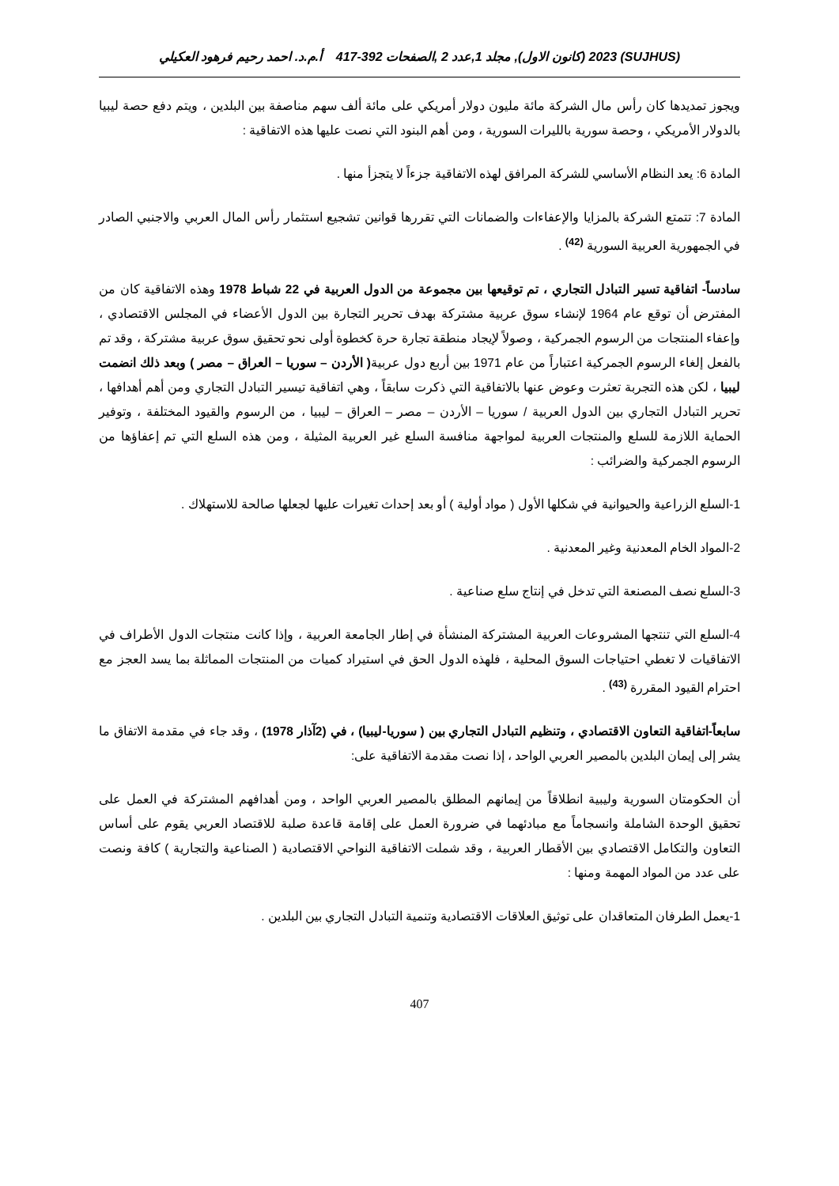(SUJHUS) 2023 (كانون الاول), مجلد 1,عدد 2 ,الصفحات 392-417 أ.م.د. احمد رحيم فرهود العكيلي
ويجوز تمديدها كان رأس مال الشركة مائة مليون دولار أمريكي على مائة ألف سهم مناصفة بين البلدين ، ويتم دفع حصة ليبيا بالدولار الأمريكي ، وحصة سورية بالليرات السورية ، ومن أهم البنود التي نصت عليها هذه الاتفاقية :
المادة 6: يعد النظام الأساسي للشركة المرافق لهذه الاتفاقية جزءاً لا يتجزأ منها .
المادة 7: تتمتع الشركة بالمزايا والإعفاءات والضمانات التي تقررها قوانين تشجيع استثمار رأس المال العربي والاجنبي الصادر في الجمهورية العربية السورية <sup>(42)</sup> .
سادساً- اتفاقية تسير التبادل التجاري ، تم توقيعها بين مجموعة من الدول العربية في 22 شباط 1978 وهذه الاتفاقية كان من المفترض أن توقع عام 1964 لإنشاء سوق عربية مشتركة بهدف تحرير التجارة بين الدول الأعضاء في المجلس الاقتصادي ، وإعفاء المنتجات من الرسوم الجمركية ، وصولاً لإيجاد منطقة تجارة حرة كخطوة أولى نحو تحقيق سوق عربية مشتركة ، وقد تم بالفعل إلغاء الرسوم الجمركية اعتباراً من عام 1971 بين أربع دول عربية( الأردن – سوريا – العراق – مصر ) وبعد ذلك انضمت ليبيا ، لكن هذه التجربة تعثرت وعوض عنها بالاتفاقية التي ذكرت سابقاً ، وهي اتفاقية تيسير التبادل التجاري ومن أهم أهدافها ، تحرير التبادل التجاري بين الدول العربية / سوريا – الأردن – مصر – العراق – ليبيا ، من الرسوم والقيود المختلفة ، وتوفير الحماية اللازمة للسلع والمنتجات العربية لمواجهة منافسة السلع غير العربية المثيلة ، ومن هذه السلع التي تم إعفاؤها من الرسوم الجمركية والضرائب :
1-السلع الزراعية والحيوانية في شكلها الأول ( مواد أولية ) أو بعد إحداث تغيرات عليها لجعلها صالحة للاستهلاك .
2-المواد الخام المعدنية وغير المعدنية .
3-السلع نصف المصنعة التي تدخل في إنتاج سلع صناعية .
4-السلع التي تنتجها المشروعات العربية المشتركة المنشأة في إطار الجامعة العربية ، وإذا كانت منتجات الدول الأطراف في الاتفاقيات لا تغطي احتياجات السوق المحلية ، فلهذه الدول الحق في استيراد كميات من المنتجات المماثلة بما يسد العجز مع احترام القيود المقررة <sup>(43)</sup> .
سابعاً-اتفاقية التعاون الاقتصادي ، وتنظيم التبادل التجاري بين ( سوريا-ليبيا) ، في (2آذار 1978) ، وقد جاء في مقدمة الاتفاق ما يشر إلى إيمان البلدين بالمصير العربي الواحد ، إذا نصت مقدمة الاتفاقية على:
أن الحكومتان السورية وليبية انطلاقاً من إيمانهم المطلق بالمصير العربي الواحد ، ومن أهدافهم المشتركة في العمل على تحقيق الوحدة الشاملة وانسجاماً مع مبادئهما في ضرورة العمل على إقامة قاعدة صلبة للاقتصاد العربي يقوم على أساس التعاون والتكامل الاقتصادي بين الأقطار العربية ، وقد شملت الاتفاقية النواحي الاقتصادية ( الصناعية والتجارية ) كافة ونصت على عدد من المواد المهمة ومنها :
1-يعمل الطرفان المتعاقدان على توثيق العلاقات الاقتصادية وتنمية التبادل التجاري بين البلدين .
407